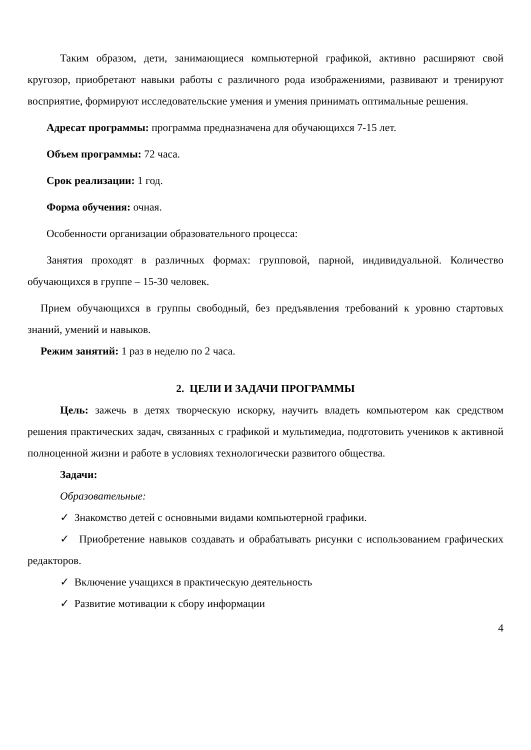Таким образом, дети, занимающиеся компьютерной графикой, активно расширяют свой кругозор, приобретают навыки работы с различного рода изображениями, развивают и тренируют восприятие, формируют исследовательские умения и умения принимать оптимальные решения.
Адресат программы: программа предназначена для обучающихся 7-15 лет.
Объем программы: 72 часа.
Срок реализации: 1 год.
Форма обучения: очная.
Особенности организации образовательного процесса:
Занятия проходят в различных формах: групповой, парной, индивидуальной. Количество обучающихся в группе – 15-30 человек.
Прием обучающихся в группы свободный, без предъявления требований к уровню стартовых знаний, умений и навыков.
Режим занятий: 1 раз в неделю по 2 часа.
2. ЦЕЛИ И ЗАДАЧИ ПРОГРАММЫ
Цель: зажечь в детях творческую искорку, научить владеть компьютером как средством решения практических задач, связанных с графикой и мультимедиа, подготовить учеников к активной полноценной жизни и работе в условиях технологически развитого общества.
Задачи:
Образовательные:
✓ Знакомство детей с основными видами компьютерной графики.
✓ Приобретение навыков создавать и обрабатывать рисунки с использованием графических редакторов.
✓ Включение учащихся в практическую деятельность
✓ Развитие мотивации к сбору информации
4